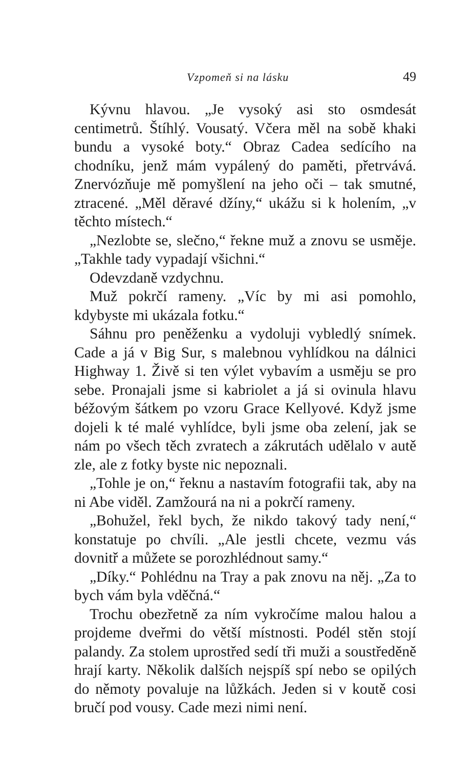Vzpomeň si na lásku 49
Kývnu hlavou. „Je vysoký asi sto osmdesát centimetrů. Štíhlý. Vousatý. Včera měl na sobě khaki bundu a vysoké boty.“ Obraz Cadea sedícího na chodníku, jenž mám vypálený do paměti, přetrvává. Znervózňuje mě pomyšlení na jeho oči – tak smutné, ztracené. „Měl děravé džíny,“ ukážu si k holením, „v těchto místech.“
„Nezlobte se, slečno,“ řekne muž a znovu se usměje. „Takhle tady vypadají všichni.“
Odevzdaně vzdychnu.
Muž pokrčí rameny. „Víc by mi asi pomohlo, kdybyste mi ukázala fotku.“
Sáhnu pro peněženku a vydoluji vybledlý snímek. Cade a já v Big Sur, s malebnou vyhlídkou na dálnici Highway 1. Živě si ten výlet vybavím a usměju se pro sebe. Pronajali jsme si kabriolet a já si ovinula hlavu béžovým šátkem po vzoru Grace Kellyové. Když jsme dojeli k té malé vyhlídce, byli jsme oba zelení, jak se nám po všech těch zvratech a zákrutách udělalo v autě zle, ale z fotky byste nic nepoznali.
„Tohle je on,“ řeknu a nastavím fotografii tak, aby na ni Abe viděl. Zamžourá na ni a pokrčí rameny.
„Bohužel, řekl bych, že nikdo takový tady není,“ konstatuje po chvíli. „Ale jestli chcete, vezmu vás dovnitř a můžete se porozhlédnout samy.“
„Díky.“ Pohlédnu na Tray a pak znovu na něj. „Za to bych vám byla vděčná.“
Trochu obezřetně za ním vykročíme malou halou a projdeme dveřmi do větší místnosti. Podél stěn stojí palandy. Za stolem uprostřed sedí tři muži a soustředěně hrají karty. Několik dalších nejspíš spí nebo se opilých do němoty povaluje na lůžkách. Jeden si v koutě cosi bručí pod vousy. Cade mezi nimi není.